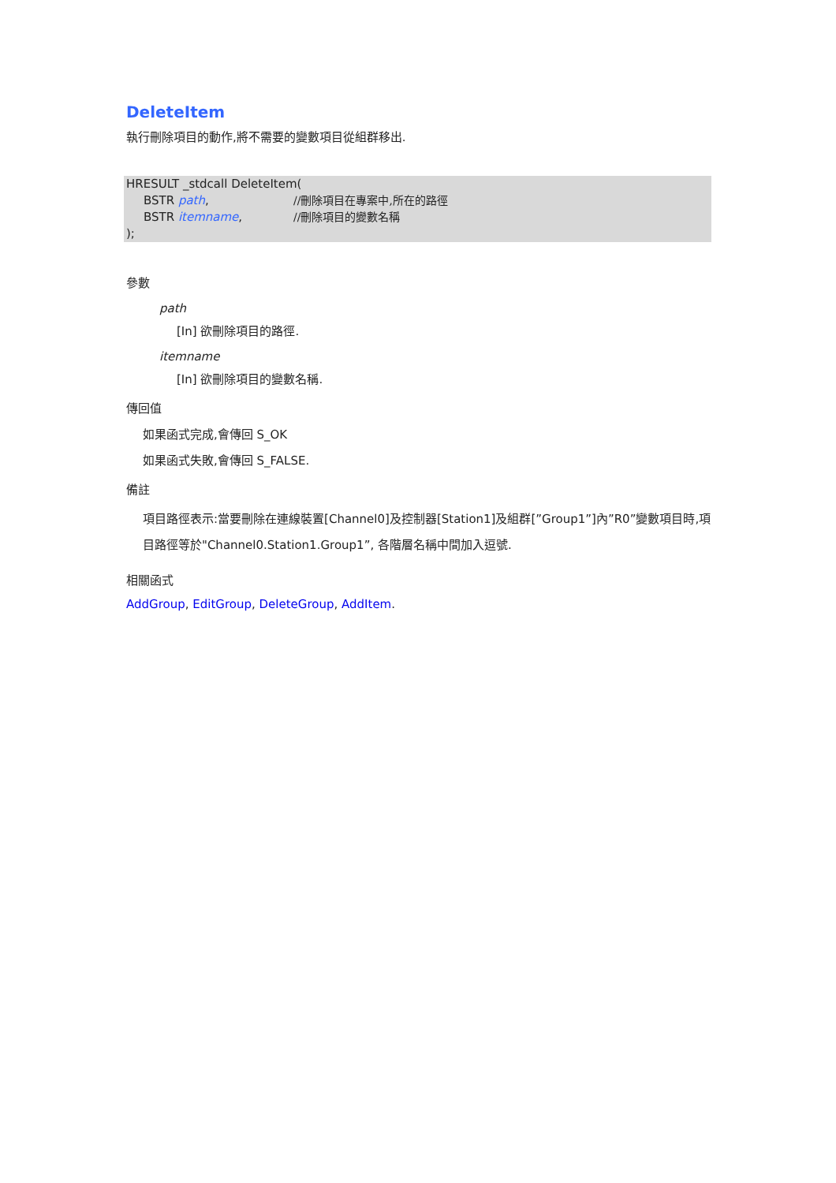DeleteItem
執行刪除項目的動作,將不需要的變數項目從組群移出.
HRESULT _stdcall DeleteItem(
BSTR path, //刪除項目在專案中,所在的路徑
BSTR itemname, //刪除項目的變數名稱
);
參數
path
[In] 欲刪除項目的路徑.
itemname
[In] 欲刪除項目的變數名稱.
傳回值
如果函式完成,會傳回 S_OK
如果函式失敗,會傳回 S_FALSE.
備註
項目路徑表示:當要刪除在連線裝置[Channel0]及控制器[Station1]及組群[”Group1”]內”R0”變數項目時,項目路徑等於"Channel0.Station1.Group1”, 各階層名稱中間加入逗號.
相關函式
AddGroup, EditGroup, DeleteGroup, AddItem.